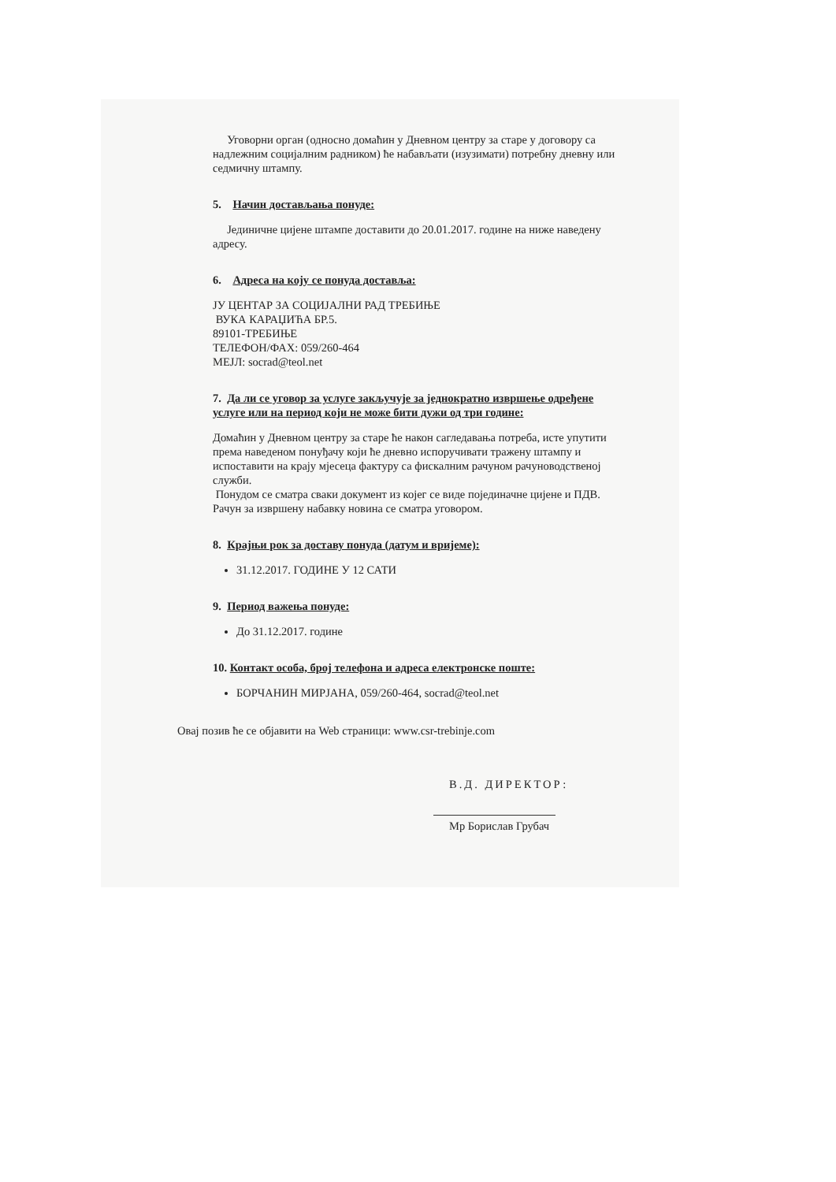Уговорни орган (односно домаћин у Дневном центру за старе у договору са надлежним социјалним радником) ће набављати (изузимати) потребну дневну или седмичну штампу.
5. Начин достављања понуде:
Јединичне цијене штампе доставити до 20.01.2017. године на ниже наведену адресу.
6. Адреса на коју се понуда доставља:
ЈУ ЦЕНТАР ЗА СОЦИЈАЛНИ РАД ТРЕБИЊЕ
ВУКА КАРАЏИЋА БР.5.
89101-ТРЕБИЊЕ
ТЕЛЕФОН/ФАХ: 059/260-464
МЕЈЛ: socrad@teol.net
7. Да ли се уговор за услуге закључује за једнократно извршење одређене услуге или на период који не може бити дужи од три године:
Домаћин у Дневном центру за старе ће након сагледавања потреба, исте упутити према наведеном понуђачу који ће дневно испоручивати тражену штампу и испоставити на крају мјесеца фактуру са фискалним рачуном рачуноводственој служби.
Понудом се сматра сваки документ из којег се виде појединачне цијене и ПДВ. Рачун за извршену набавку новина се сматра уговором.
8. Крајњи рок за доставу понуда (датум и вријеме):
31.12.2017. ГОДИНЕ У 12 САТИ
9. Период важења понуде:
До 31.12.2017. године
10. Контакт особа, број телефона и адреса електронске поште:
БОРЧАНИН МИРЈАНА, 059/260-464, socrad@teol.net
Овај позив ће се објавити на Web страници: www.csr-trebinje.com
В.Д. ДИРЕКТОР:
Мр Борислав Грубач